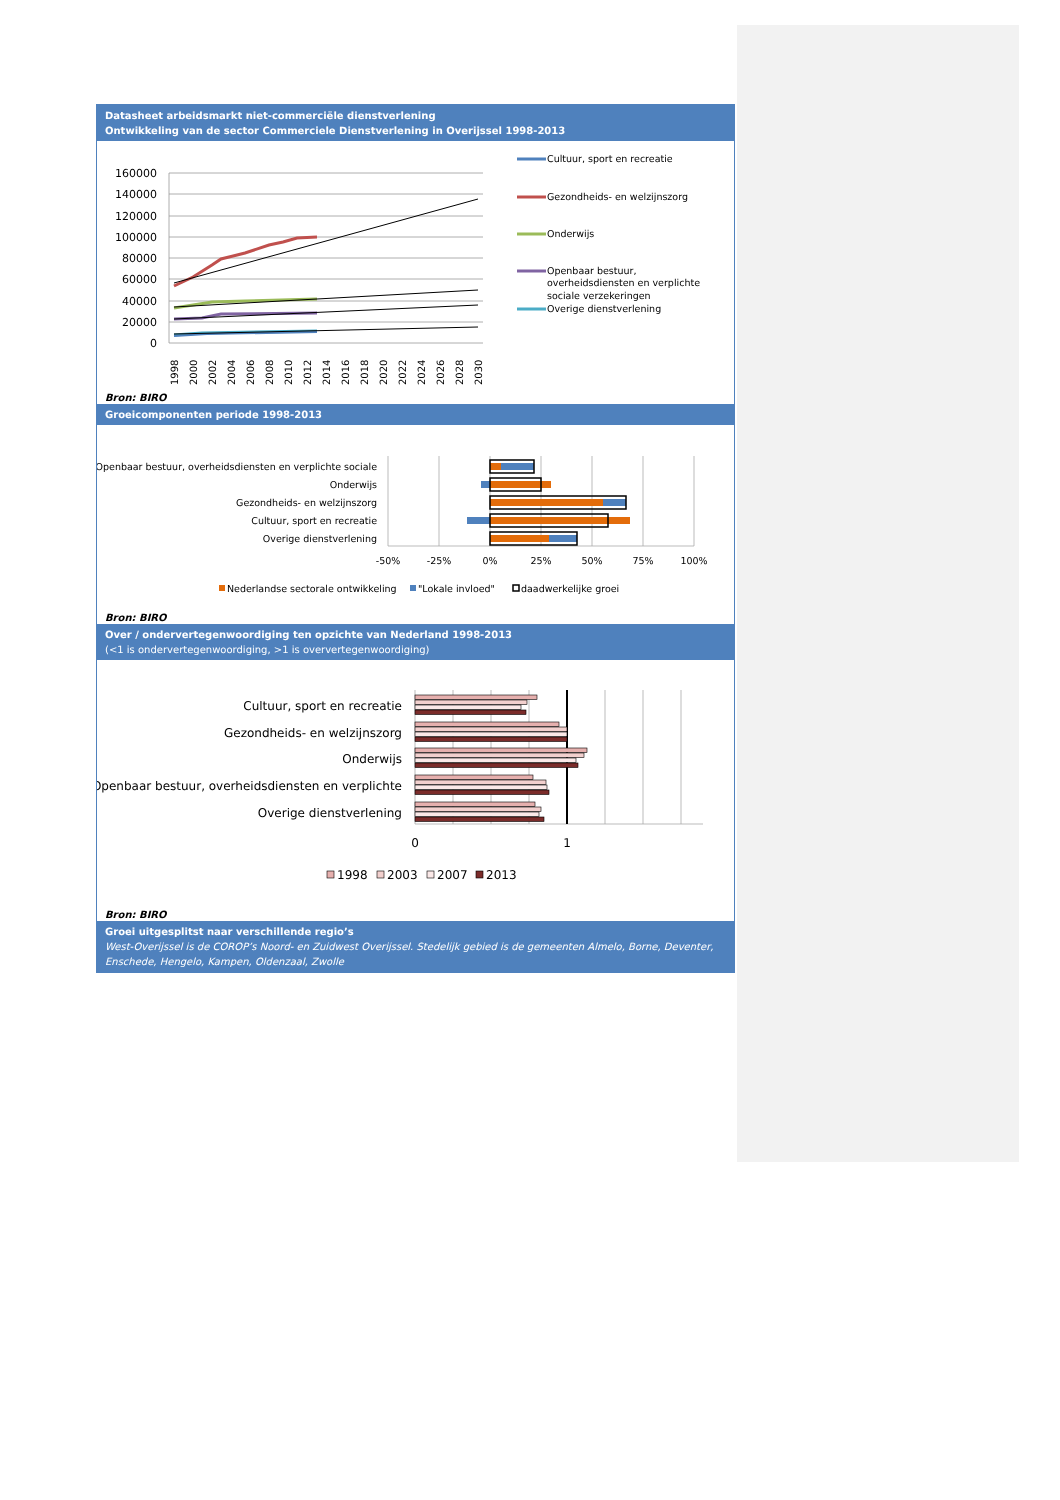Datasheet arbeidsmarkt niet-commerciële dienstverlening
Ontwikkeling van de sector Commerciele Dienstverlening in Overijssel 1998-2013
160000
140000
120000
100000
80000
60000
40000
20000
0
1998
2000
2002
2004
2006
2008
2010
2012
2014
2016
2018
2020
2022
2024
2026
2028
2030
Cultuur, sport en recreatie
Gezondheids- en welzijnszorg
Onderwijs
Openbaar bestuur,
overheidsdiensten en verplichte
sociale verzekeringen
Overige dienstverlening
Bron: BIRO
Groeicomponenten periode 1998-2013
Openbaar bestuur, overheidsdiensten en verplichte sociale
Onderwijs
Gezondheids- en welzijnszorg
Cultuur, sport en recreatie
Overige dienstverlening
-50%
-25%
0%
25%
50%
75%
100%
Nederlandse sectorale ontwikkeling
"Lokale invloed"
daadwerkelijke groei
Bron: BIRO
Over / ondervertegenwoordiging ten opzichte van Nederland 1998-2013
(<1 is ondervertegenwoordiging, >1 is oververtegenwoordiging)
Cultuur, sport en recreatie
Gezondheids- en welzijnszorg
Onderwijs
Openbaar bestuur, overheidsdiensten en verplichte
Overige dienstverlening
0
1
1998
2003
2007
2013
Bron: BIRO
Groei uitgesplitst naar verschillende regio’s
West-Overijssel is de COROP’s Noord- en Zuidwest Overijssel. Stedelijk gebied is de gemeenten Almelo, Borne, Deventer, Enschede, Hengelo, Kampen, Oldenzaal, Zwolle